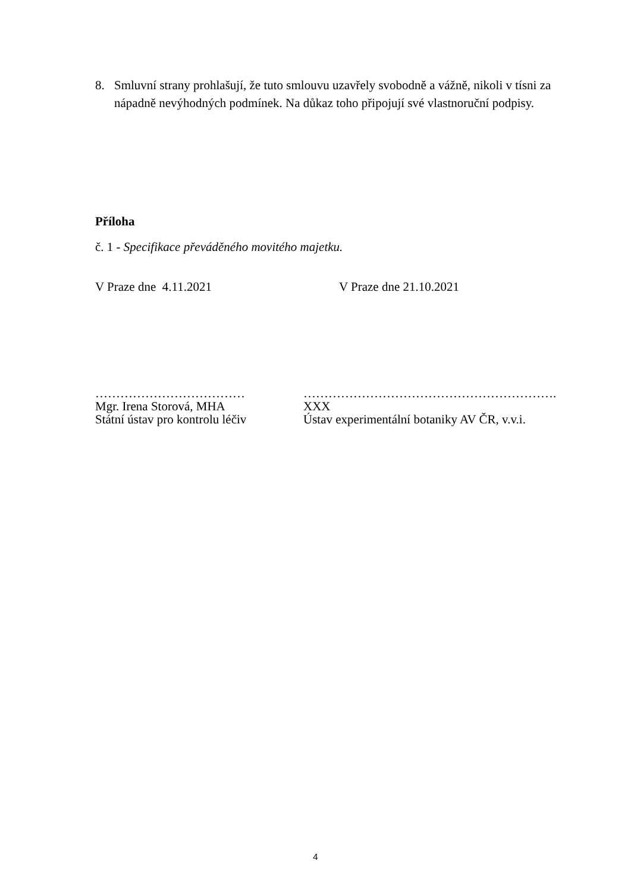8. Smluvní strany prohlašují, že tuto smlouvu uzavřely svobodně a vážně, nikoli v tísni za nápadně nevýhodných podmínek. Na důkaz toho připojují své vlastnoruční podpisy.
Příloha
č. 1 - Specifikace převáděného movitého majetku.
V Praze dne 4.11.2021 V Praze dne 21.10.2021
………………………………
Mgr. Irena Storová, MHA
Státní ústav pro kontrolu léčiv
…………………………………………………….
XXX
Ústav experimentální botaniky AV ČR, v.v.i.
4